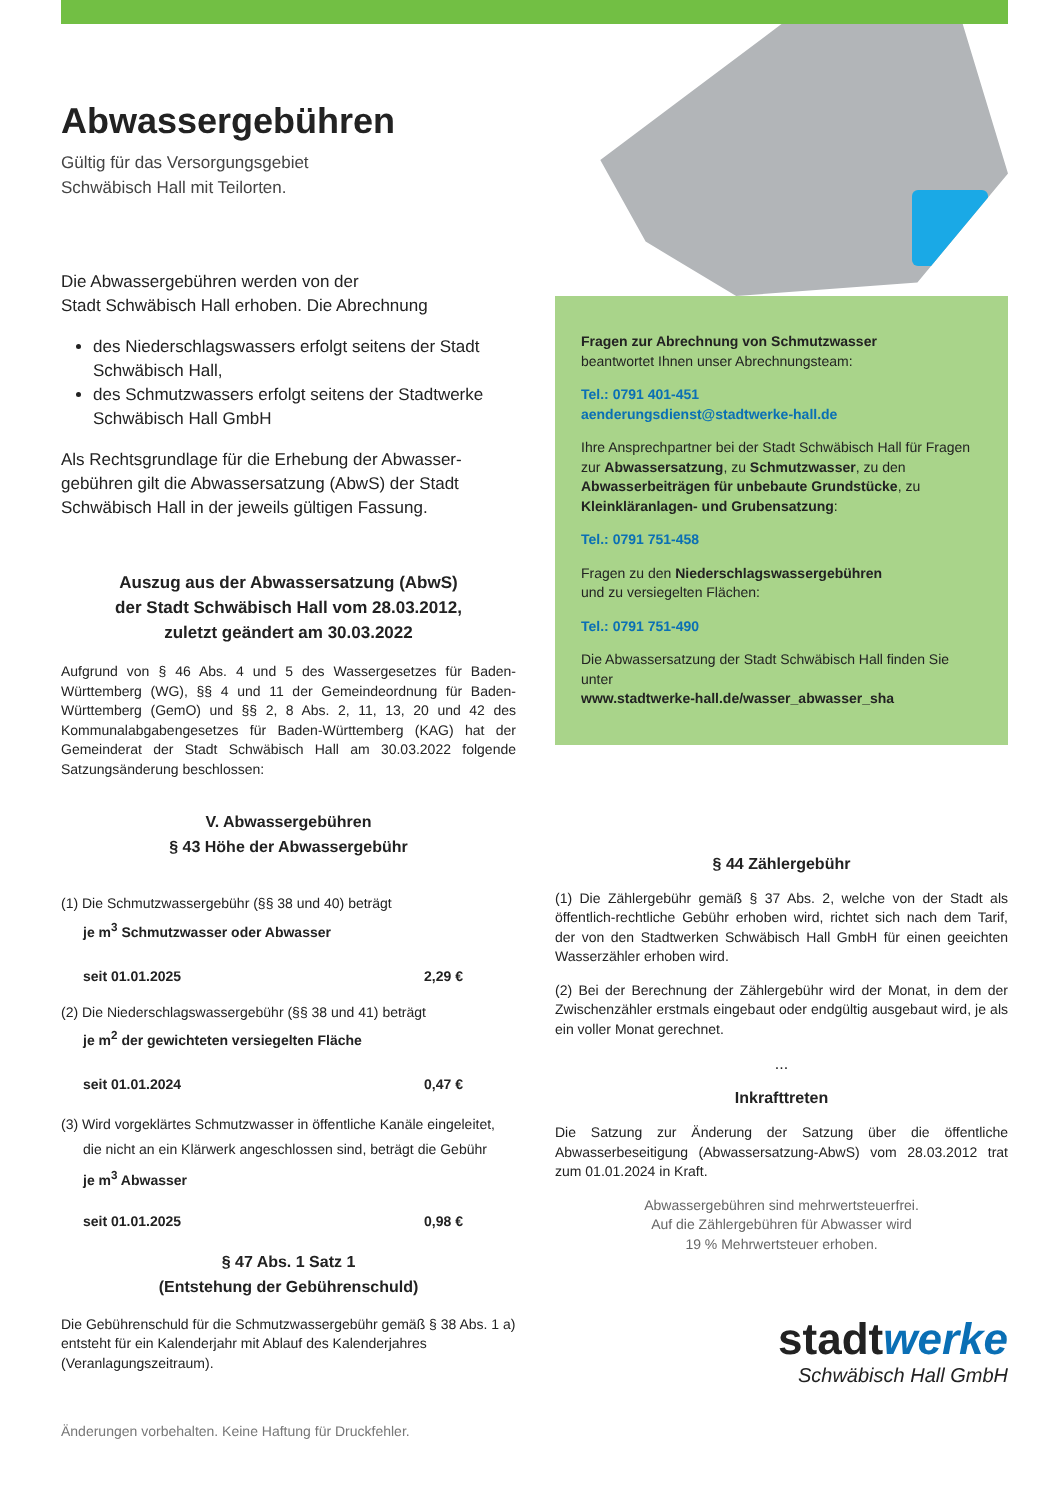Abwassergebühren
Gültig für das Versorgungsgebiet
Schwäbisch Hall mit Teilorten.
Die Abwassergebühren werden von der
Stadt Schwäbisch Hall erhoben. Die Abrechnung
des Niederschlagswassers erfolgt seitens der Stadt Schwäbisch Hall,
des Schmutzwassers erfolgt seitens der Stadtwerke Schwäbisch Hall GmbH
Als Rechtsgrundlage für die Erhebung der Abwasser-gebühren gilt die Abwassersatzung (AbwS) der Stadt Schwäbisch Hall in der jeweils gültigen Fassung.
Auszug aus der Abwassersatzung (AbwS)
der Stadt Schwäbisch Hall vom 28.03.2012,
zuletzt geändert am 30.03.2022
Aufgrund von § 46 Abs. 4 und 5 des Wassergesetzes für Baden-Württemberg (WG), §§ 4 und 11 der Gemeindeordnung für Baden-Württemberg (GemO) und §§ 2, 8 Abs. 2, 11, 13, 20 und 42 des Kommunalabgabengesetzes für Baden-Württemberg (KAG) hat der Gemeinderat der Stadt Schwäbisch Hall am 30.03.2022 folgende Satzungsänderung beschlossen:
V. Abwassergebühren
§ 43 Höhe der Abwassergebühr
(1) Die Schmutzwassergebühr (§§ 38 und 40) beträgt
je m<sup>3</sup> Schmutzwasser oder Abwasser
seit 01.01.2025 2,29 €
(2) Die Niederschlagswassergebühr (§§ 38 und 41) beträgt
je m<sup>2</sup> der gewichteten versiegelten Fläche
seit 01.01.2024 0,47 €
(3) Wird vorgeklärtes Schmutzwasser in öffentliche Kanäle eingeleitet,
die nicht an ein Klärwerk angeschlossen sind, beträgt die Gebühr
je m<sup>3</sup> Abwasser
seit 01.01.2025 0,98 €
§ 47 Abs. 1 Satz 1
(Entstehung der Gebührenschuld)
Die Gebührenschuld für die Schmutzwassergebühr gemäß § 38 Abs. 1 a) entsteht für ein Kalenderjahr mit Ablauf des Kalenderjahres (Veranlagungszeitraum).
Änderungen vorbehalten. Keine Haftung für Druckfehler.
Fragen zur Abrechnung von Schmutzwasser
beantwortet Ihnen unser Abrechnungsteam:
Tel.: 0791 401-451
aenderungsdienst@stadtwerke-hall.de
Ihre Ansprechpartner bei der Stadt Schwäbisch Hall für Fragen zur Abwassersatzung, zu Schmutzwasser, zu den Abwasserbeiträgen für unbebaute Grundstücke, zu Kleinkläranlagen- und Grubensatzung:
Tel.: 0791 751-458
Fragen zu den Niederschlagswassergebühren
und zu versiegelten Flächen:
Tel.: 0791 751-490
Die Abwassersatzung der Stadt Schwäbisch Hall finden Sie unter
www.stadtwerke-hall.de/wasser_abwasser_sha
§ 44 Zählergebühr
(1) Die Zählergebühr gemäß § 37 Abs. 2, welche von der Stadt als öffentlich-rechtliche Gebühr erhoben wird, richtet sich nach dem Tarif, der von den Stadtwerken Schwäbisch Hall GmbH für einen geeichten Wasserzähler erhoben wird.
(2) Bei der Berechnung der Zählergebühr wird der Monat, in dem der Zwischenzähler erstmals eingebaut oder endgültig ausgebaut wird, je als ein voller Monat gerechnet.
...
Inkrafttreten
Die Satzung zur Änderung der Satzung über die öffentliche Abwasserbeseitigung (Abwassersatzung-AbwS) vom 28.03.2012 trat zum 01.01.2024 in Kraft.
Abwassergebühren sind mehrwertsteuerfrei.
Auf die Zählergebühren für Abwasser wird
19 % Mehrwertsteuer erhoben.
stadtwerke
Schwäbisch Hall GmbH